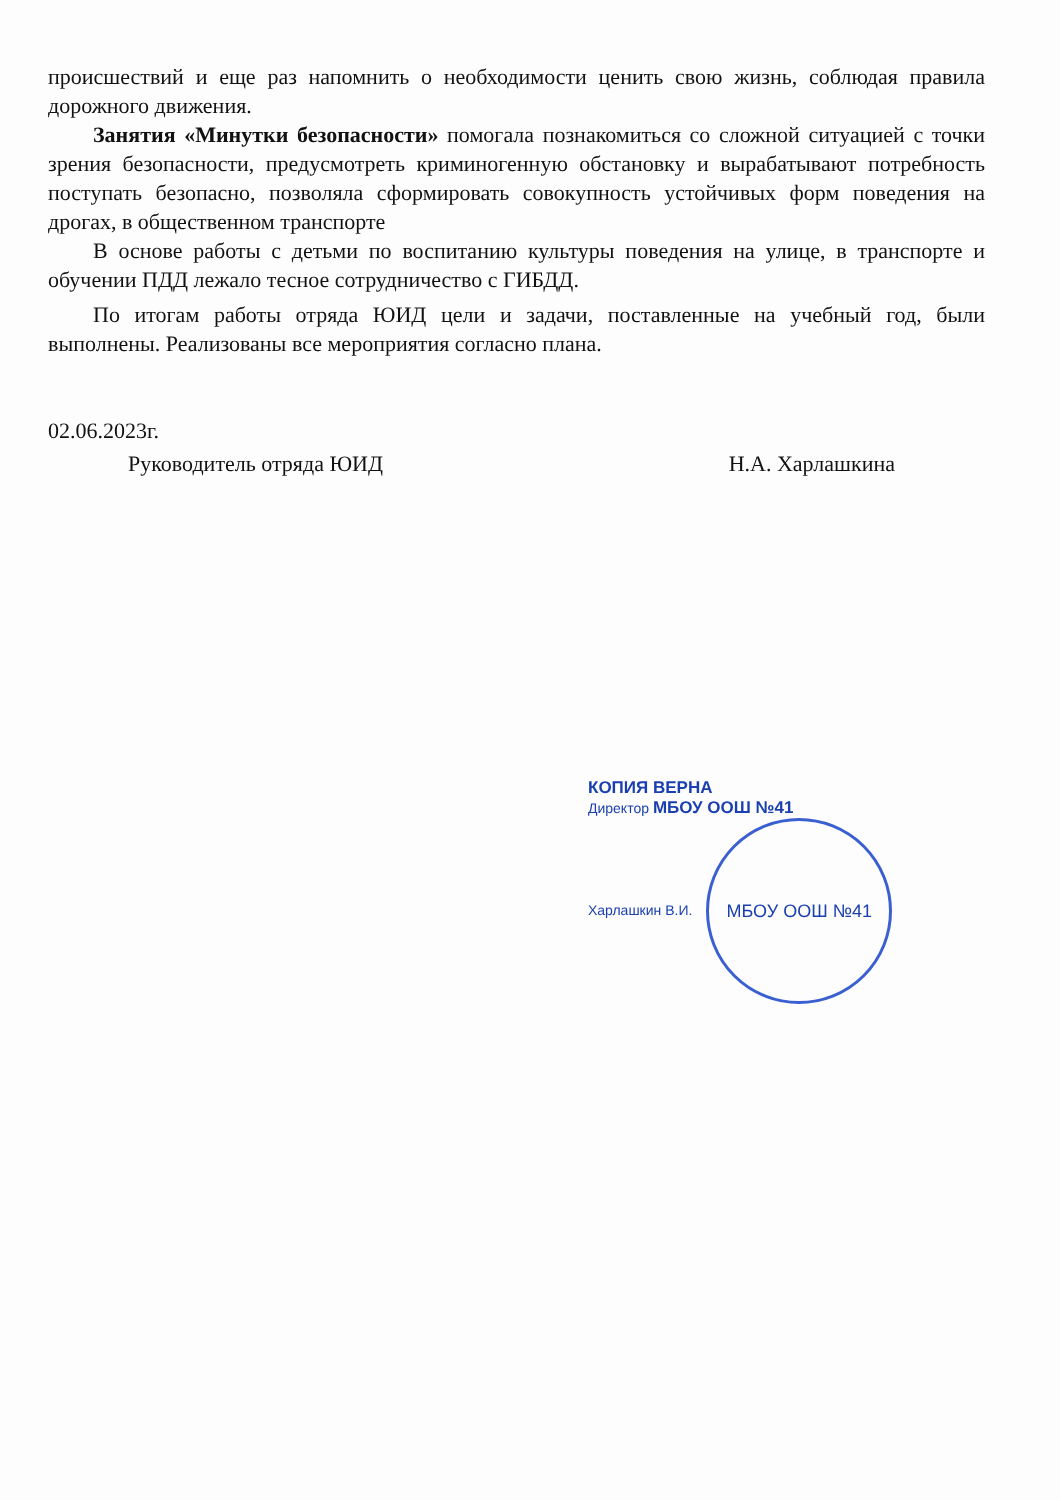происшествий и еще раз напомнить о необходимости ценить свою жизнь, соблюдая правила дорожного движения.
Занятия «Минутки безопасности» помогала познакомиться со сложной ситуацией с точки зрения безопасности, предусмотреть криминогенную обстановку и вырабатывают потребность поступать безопасно, позволяла сформировать совокупность устойчивых форм поведения на дрогах, в общественном транспорте
В основе работы с детьми по воспитанию культуры поведения на улице, в транспорте и обучении ПДД лежало тесное сотрудничество с ГИБДД.
По итогам работы отряда ЮИД цели и задачи, поставленные на учебный год, были выполнены. Реализованы все мероприятия согласно плана.
02.06.2023г.
Руководитель отряда ЮИД Н.А. Харлашкина
КОПИЯ ВЕРНА
Директор МБОУ ООШ №41
Харлашкин В.И. МБОУ ООШ №41